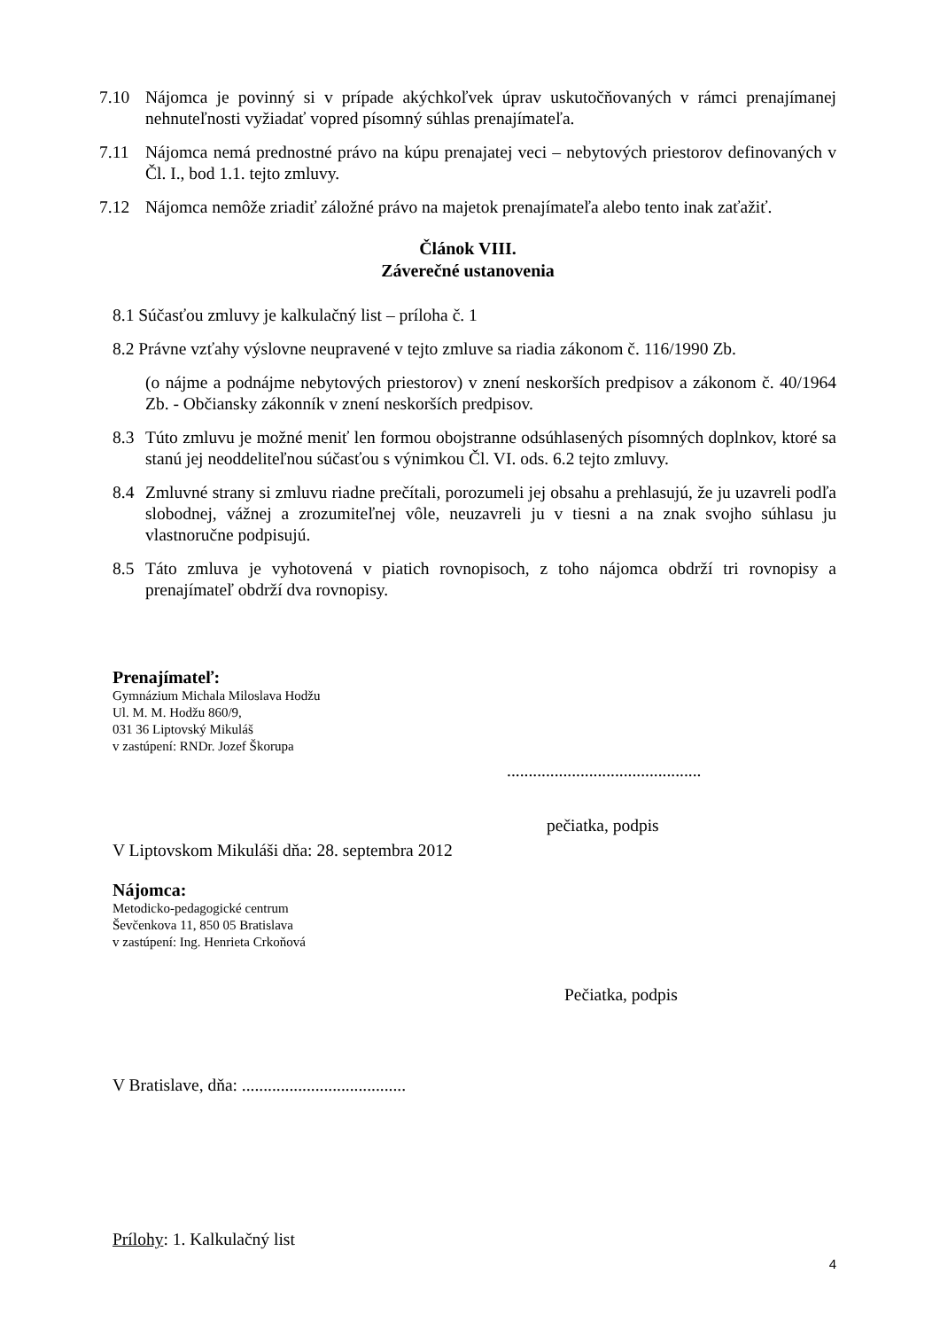7.10 Nájomca je povinný si v prípade akýchkoľvek úprav uskutočňovaných v rámci prenajímanej nehnuteľnosti vyžiadať vopred písomný súhlas prenajímateľa.
7.11 Nájomca nemá prednostné právo na kúpu prenajatej veci – nebytových priestorov definovaných v Čl. I., bod 1.1. tejto zmluvy.
7.12 Nájomca nemôže zriadiť záložné právo na majetok prenajímateľa alebo tento inak zaťažiť.
Článok VIII.
Záverečné ustanovenia
8.1 Súčasťou zmluvy je kalkulačný list – príloha č. 1
8.2 Právne vzťahy výslovne neupravené v tejto zmluve sa riadia zákonom č. 116/1990 Zb.
(o nájme a podnájme nebytových priestorov) v znení neskorších predpisov a zákonom č. 40/1964 Zb. - Občiansky zákonník v znení neskorších predpisov.
8.3 Túto zmluvu je možné meniť len formou obojstranne odsúhlasených písomných doplnkov, ktoré sa stanú jej neoddeliteľnou súčasťou s výnimkou Čl. VI. ods. 6.2 tejto zmluvy.
8.4 Zmluvné strany si zmluvu riadne prečítali, porozumeli jej obsahu a prehlasujú, že ju uzavreli podľa slobodnej, vážnej a zrozumiteľnej vôle, neuzavreli ju v tiesni a na znak svojho súhlasu ju vlastnoručne podpisujú.
8.5 Táto zmluva je vyhotovená v piatich rovnopisoch, z toho nájomca obdrží tri rovnopisy a prenajímateľ obdrží dva rovnopisy.
Prenajímateľ:
Gymnázium Michala Miloslava Hodžu
Ul. M. M. Hodžu 860/9,
031 36 Liptovský Mikuláš
v zastúpení: RNDr. Jozef Škorupa
.............................................
pečiatka, podpis
V Liptovskom Mikuláši dňa: 28. septembra 2012
Nájomca:
Metodicko-pedagogické centrum
Ševčenkova 11, 850 05 Bratislava
v zastúpení: Ing. Henrieta Crkoňová
Pečiatka, podpis
V Bratislave, dňa: ......................................
Prílohy: 1. Kalkulačný list
4